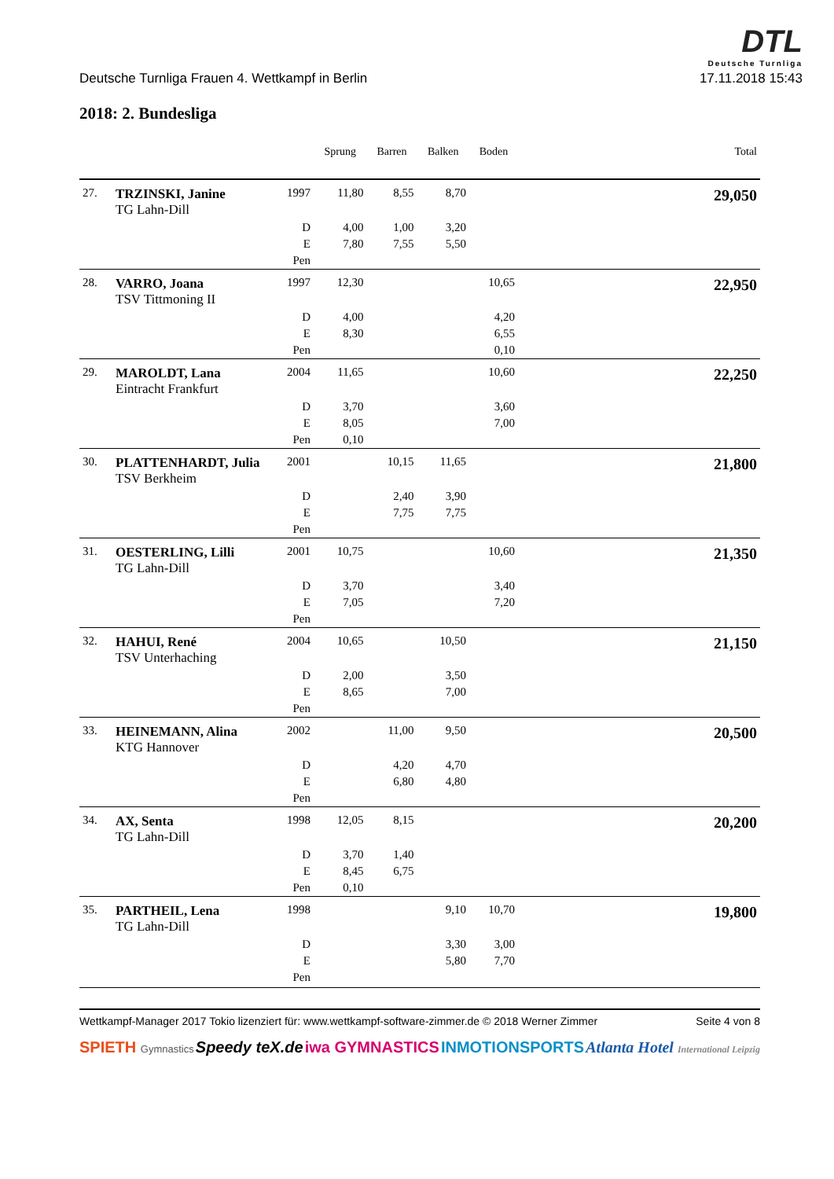DTL
Deutsche Turnliga
Deutsche Turnliga Frauen 4. Wettkampf in Berlin 17.11.2018 15:43
2018: 2. Bundesliga
| | | | Sprung | Barren | Balken | Boden | Total |
| --- | --- | --- | --- | --- | --- | --- | --- |
| 27. | TRZINSKI, Janine TG Lahn-Dill | 1997 | 11,80 | 8,55 | 8,70 | | 29,050 |
| | | D | 4,00 | 1,00 | 3,20 | | |
| | | E | 7,80 | 7,55 | 5,50 | | |
| | | Pen | | | | | |
| 28. | VARRO, Joana TSV Tittmoning II | 1997 | 12,30 | | | 10,65 | 22,950 |
| | | D | 4,00 | | | 4,20 | |
| | | E | 8,30 | | | 6,55 | |
| | | Pen | | | | 0,10 | |
| 29. | MAROLDT, Lana Eintracht Frankfurt | 2004 | 11,65 | | | 10,60 | 22,250 |
| | | D | 3,70 | | | 3,60 | |
| | | E | 8,05 | | | 7,00 | |
| | | Pen | 0,10 | | | | |
| 30. | PLATTENHARDT, Julia TSV Berkheim | 2001 | | 10,15 | 11,65 | | 21,800 |
| | | D | | 2,40 | 3,90 | | |
| | | E | | 7,75 | 7,75 | | |
| | | Pen | | | | | |
| 31. | OESTERLING, Lilli TG Lahn-Dill | 2001 | 10,75 | | | 10,60 | 21,350 |
| | | D | 3,70 | | | 3,40 | |
| | | E | 7,05 | | | 7,20 | |
| | | Pen | | | | | |
| 32. | HAHUI, René TSV Unterhaching | 2004 | 10,65 | | 10,50 | | 21,150 |
| | | D | 2,00 | | 3,50 | | |
| | | E | 8,65 | | 7,00 | | |
| | | Pen | | | | | |
| 33. | HEINEMANN, Alina KTG Hannover | 2002 | | 11,00 | 9,50 | | 20,500 |
| | | D | | 4,20 | 4,70 | | |
| | | E | | 6,80 | 4,80 | | |
| | | Pen | | | | | |
| 34. | AX, Senta TG Lahn-Dill | 1998 | 12,05 | 8,15 | | | 20,200 |
| | | D | 3,70 | 1,40 | | | |
| | | E | 8,45 | 6,75 | | | |
| | | Pen | 0,10 | | | | |
| 35. | PARTHEIL, Lena TG Lahn-Dill | 1998 | | | 9,10 | 10,70 | 19,800 |
| | | D | | | 3,30 | 3,00 | |
| | | E | | | 5,80 | 7,70 | |
| | | Pen | | | | | |
Wettkampf-Manager 2017 Tokio lizenziert für: www.wettkampf-software-zimmer.de © 2018 Werner Zimmer Seite 4 von 8
SPIETH Gymnastics Speedy teX.de iwa GYMNASTICS INMOTIONSPORTS Atlanta Hotel International Leipzig